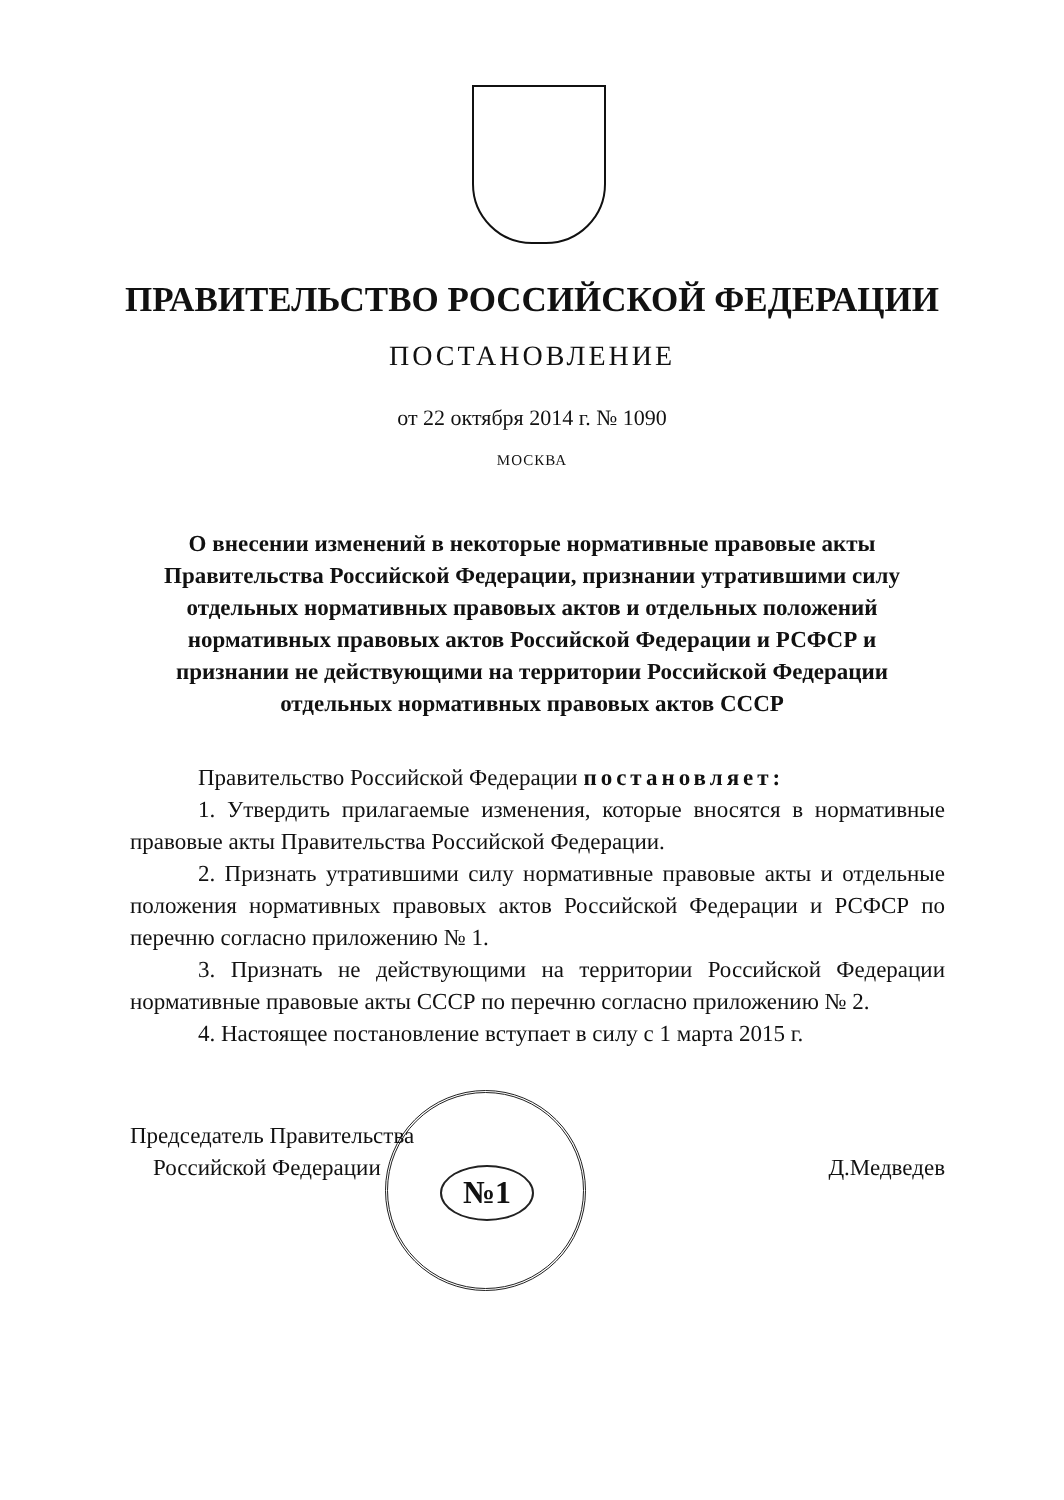ПРАВИТЕЛЬСТВО РОССИЙСКОЙ ФЕДЕРАЦИИ
ПОСТАНОВЛЕНИЕ
от 22 октября 2014 г. № 1090
МОСКВА
О внесении изменений в некоторые нормативные правовые акты
Правительства Российской Федерации, признании утратившими силу
отдельных нормативных правовых актов и отдельных положений
нормативных правовых актов Российской Федерации и РСФСР и
признании не действующими на территории Российской Федерации
отдельных нормативных правовых актов СССР
Правительство Российской Федерации постановляет:
1. Утвердить прилагаемые изменения, которые вносятся в нормативные правовые акты Правительства Российской Федерации.
2. Признать утратившими силу нормативные правовые акты и отдельные положения нормативных правовых актов Российской Федерации и РСФСР по перечню согласно приложению № 1.
3. Признать не действующими на территории Российской Федерации нормативные правовые акты СССР по перечню согласно приложению № 2.
4. Настоящее постановление вступает в силу с 1 марта 2015 г.
№1
Председатель Правительства
Российской Федерации
Д.Медведев